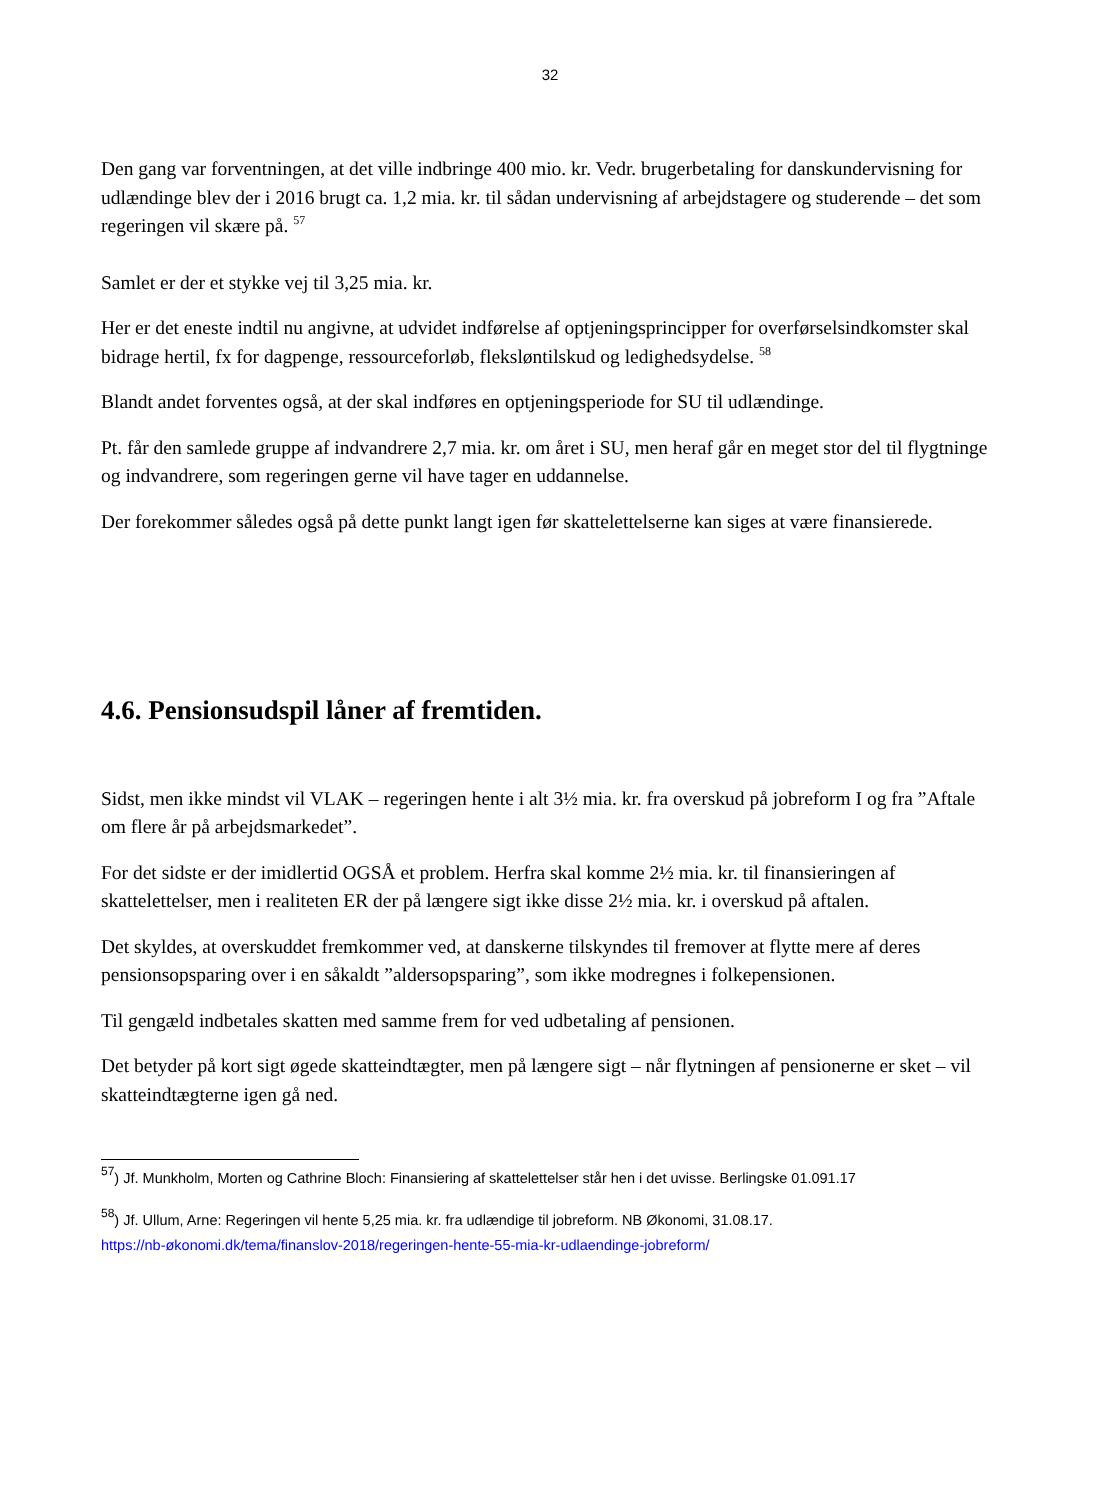32
Den gang var forventningen, at det ville indbringe 400 mio. kr. Vedr. brugerbetaling for danskundervisning for udlændinge blev der i 2016 brugt ca. 1,2 mia. kr. til sådan undervisning af arbejdstagere og studerende – det som regeringen vil skære på. <sup>57</sup>
Samlet er der et stykke vej til 3,25 mia. kr.
Her er det eneste indtil nu angivne, at udvidet indførelse af optjeningsprincipper for overførselsindkomster skal bidrage hertil, fx for dagpenge, ressourceforløb, fleksløntilskud og ledighedsydelse. <sup>58</sup>
Blandt andet forventes også, at der skal indføres en optjeningsperiode for SU til udlændinge.
Pt. får den samlede gruppe af indvandrere 2,7 mia. kr. om året i SU, men heraf går en meget stor del til flygtninge og indvandrere, som regeringen gerne vil have tager en uddannelse.
Der forekommer således også på dette punkt langt igen før skattelettelserne kan siges at være finansierede.
4.6. Pensionsudspil låner af fremtiden.
Sidst, men ikke mindst vil VLAK – regeringen hente i alt 3½ mia. kr. fra overskud på jobreform I og fra ”Aftale om flere år på arbejdsmarkedet”.
For det sidste er der imidlertid OGSÅ et problem. Herfra skal komme 2½ mia. kr. til finansieringen af skattelettelser, men i realiteten ER der på længere sigt ikke disse 2½ mia. kr. i overskud på aftalen.
Det skyldes, at overskuddet fremkommer ved, at danskerne tilskyndes til fremover at flytte mere af deres pensionsopsparing over i en såkaldt ”aldersopsparing”, som ikke modregnes i folkepensionen.
Til gengæld indbetales skatten med samme frem for ved udbetaling af pensionen.
Det betyder på kort sigt øgede skatteindtægter, men på længere sigt – når flytningen af pensionerne er sket – vil skatteindtægterne igen gå ned.
<sup>57</sup>) Jf. Munkholm, Morten og Cathrine Bloch: Finansiering af skattelettelser står hen i det uvisse. Berlingske 01.091.17
<sup>58</sup>) Jf. Ullum, Arne: Regeringen vil hente 5,25 mia. kr. fra udlændige til jobreform. NB Økonomi, 31.08.17.
https://nb-økonomi.dk/tema/finanslov-2018/regeringen-hente-55-mia-kr-udlaendinge-jobreform/